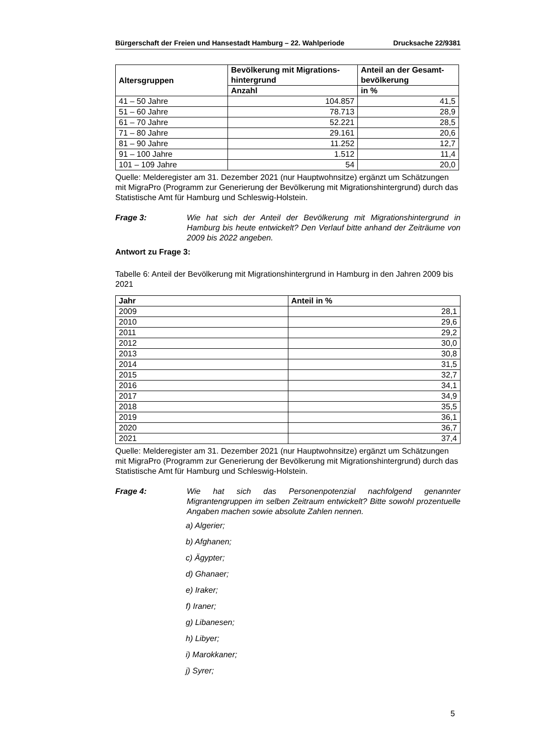Bürgerschaft der Freien und Hansestadt Hamburg – 22. Wahlperiode Drucksache 22/9381
| Altersgruppen | Bevölkerung mit Migrations- hintergrund | Anteil an der Gesamt- bevölkerung |
| --- | --- | --- |
| | Anzahl | in % |
| 41 – 50 Jahre | 104.857 | 41,5 |
| 51 – 60 Jahre | 78.713 | 28,9 |
| 61 – 70 Jahre | 52.221 | 28,5 |
| 71 – 80 Jahre | 29.161 | 20,6 |
| 81 – 90 Jahre | 11.252 | 12,7 |
| 91 – 100 Jahre | 1.512 | 11,4 |
| 101 – 109 Jahre | 54 | 20,0 |
Quelle: Melderegister am 31. Dezember 2021 (nur Hauptwohnsitze) ergänzt um Schätzungen mit MigraPro (Programm zur Generierung der Bevölkerung mit Migrationshintergrund) durch das Statistische Amt für Hamburg und Schleswig-Holstein.
Frage 3: Wie hat sich der Anteil der Bevölkerung mit Migrationshintergrund in Hamburg bis heute entwickelt? Den Verlauf bitte anhand der Zeiträume von 2009 bis 2022 angeben.
Antwort zu Frage 3:
Tabelle 6: Anteil der Bevölkerung mit Migrationshintergrund in Hamburg in den Jahren 2009 bis 2021
| Jahr | Anteil in % |
| --- | --- |
| 2009 | 28,1 |
| 2010 | 29,6 |
| 2011 | 29,2 |
| 2012 | 30,0 |
| 2013 | 30,8 |
| 2014 | 31,5 |
| 2015 | 32,7 |
| 2016 | 34,1 |
| 2017 | 34,9 |
| 2018 | 35,5 |
| 2019 | 36,1 |
| 2020 | 36,7 |
| 2021 | 37,4 |
Quelle: Melderegister am 31. Dezember 2021 (nur Hauptwohnsitze) ergänzt um Schätzungen mit MigraPro (Programm zur Generierung der Bevölkerung mit Migrationshintergrund) durch das Statistische Amt für Hamburg und Schleswig-Holstein.
Frage 4: Wie hat sich das Personenpotenzial nachfolgend genannter Migrantengruppen im selben Zeitraum entwickelt? Bitte sowohl prozentuelle Angaben machen sowie absolute Zahlen nennen.
a) Algerier;
b) Afghanen;
c) Ägypter;
d) Ghanaer;
e) Iraker;
f) Iraner;
g) Libanesen;
h) Libyer;
i) Marokkaner;
j) Syrer;
5